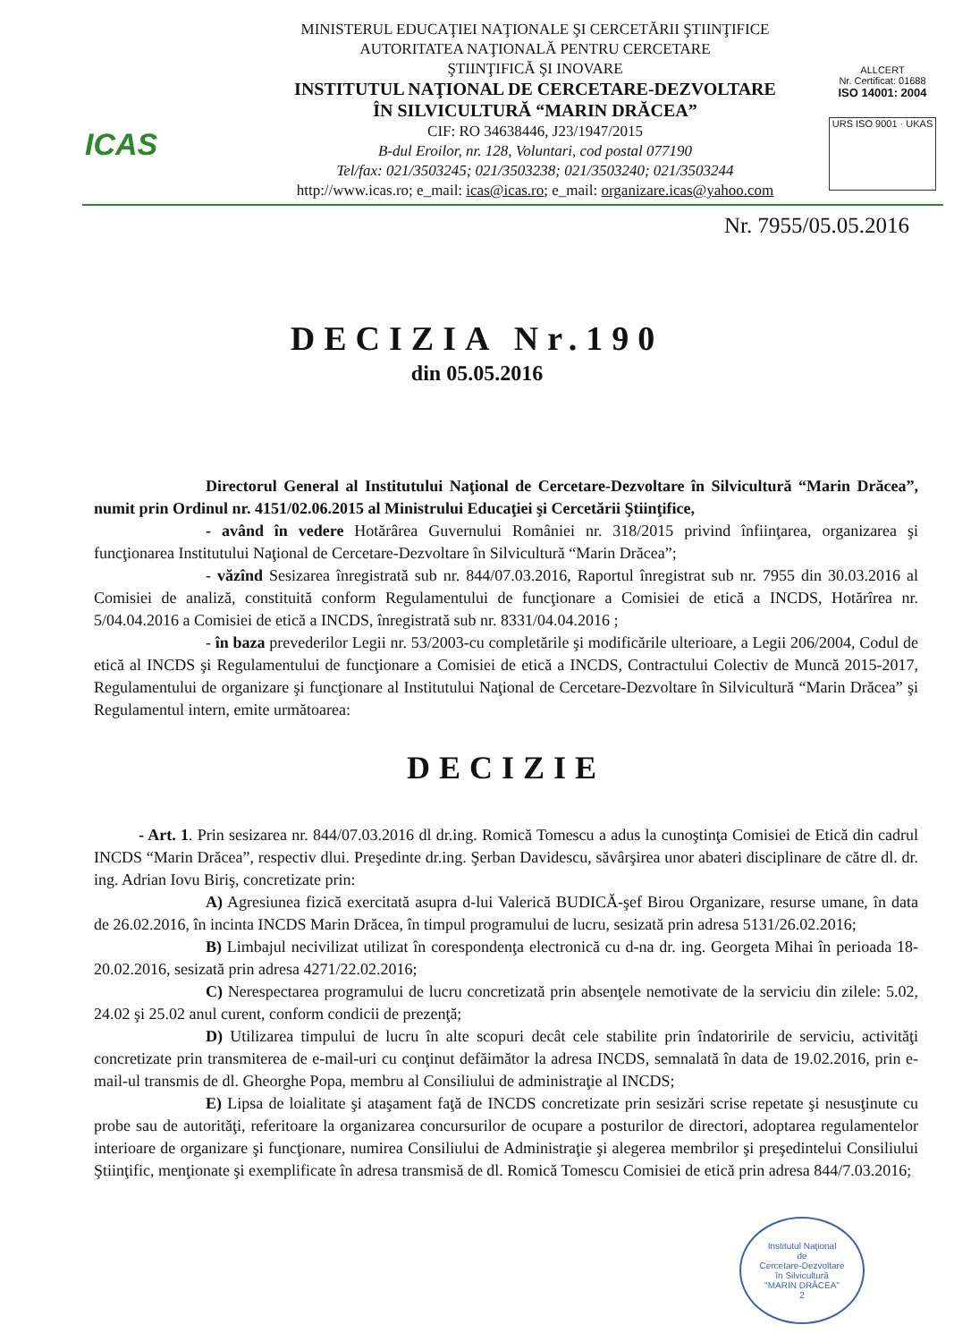ICAS
MINISTERUL EDUCAŢIEI NAŢIONALE ŞI CERCETĂRII ŞTIINŢIFICE
AUTORITATEA NAŢIONALĂ PENTRU CERCETARE
ŞTIINŢIFICĂ ŞI INOVARE
INSTITUTUL NAŢIONAL DE CERCETARE-DEZVOLTARE
ÎN SILVICULTURĂ “MARIN DRĂCEA”
CIF: RO 34638446, J23/1947/2015
B-dul Eroilor, nr. 128, Voluntari, cod postal 077190
Tel/fax: 021/3503245; 021/3503238; 021/3503240; 021/3503244
http://www.icas.ro; e_mail: icas@icas.ro; e_mail: organizare.icas@yahoo.com
ALLCERT
Nr. Certificat: 01688
ISO 14001: 2004
URS ISO 9001 · UKAS
Nr. 7955/05.05.2016
DECIZIA Nr.190
din 05.05.2016
Directorul General al Institutului Naţional de Cercetare-Dezvoltare în Silvicultură “Marin Drăcea”, numit prin Ordinul nr. 4151/02.06.2015 al Ministrului Educaţiei şi Cercetării Ştiinţifice,
- având în vedere Hotărârea Guvernului României nr. 318/2015 privind înfiinţarea, organizarea şi funcţionarea Institutului Naţional de Cercetare-Dezvoltare în Silvicultură “Marin Drăcea”;
- văzînd Sesizarea înregistrată sub nr. 844/07.03.2016, Raportul înregistrat sub nr. 7955 din 30.03.2016 al Comisiei de analiză, constituită conform Regulamentului de funcţionare a Comisiei de etică a INCDS, Hotărîrea nr. 5/04.04.2016 a Comisiei de etică a INCDS, înregistrată sub nr. 8331/04.04.2016 ;
- în baza prevederilor Legii nr. 53/2003-cu completările şi modificările ulterioare, a Legii 206/2004, Codul de etică al INCDS şi Regulamentului de funcţionare a Comisiei de etică a INCDS, Contractului Colectiv de Muncă 2015-2017, Regulamentului de organizare şi funcţionare al Institutului Naţional de Cercetare-Dezvoltare în Silvicultură “Marin Drăcea” şi Regulamentul intern, emite următoarea:
DECIZIE
- Art. 1. Prin sesizarea nr. 844/07.03.2016 dl dr.ing. Romică Tomescu a adus la cunoştinţa Comisiei de Etică din cadrul INCDS “Marin Drăcea”, respectiv dlui. Preşedinte dr.ing. Şerban Davidescu, săvârşirea unor abateri disciplinare de către dl. dr. ing. Adrian Iovu Biriş, concretizate prin:
A) Agresiunea fizică exercitată asupra d-lui Valerică BUDICĂ-şef Birou Organizare, resurse umane, în data de 26.02.2016, în incinta INCDS Marin Drăcea, în timpul programului de lucru, sesizată prin adresa 5131/26.02.2016;
B) Limbajul necivilizat utilizat în corespondenţa electronică cu d-na dr. ing. Georgeta Mihai în perioada 18-20.02.2016, sesizată prin adresa 4271/22.02.2016;
C) Nerespectarea programului de lucru concretizată prin absenţele nemotivate de la serviciu din zilele: 5.02, 24.02 şi 25.02 anul curent, conform condicii de prezenţă;
D) Utilizarea timpului de lucru în alte scopuri decât cele stabilite prin îndatoririle de serviciu, activităţi concretizate prin transmiterea de e-mail-uri cu conţinut defăimător la adresa INCDS, semnalată în data de 19.02.2016, prin e-mail-ul transmis de dl. Gheorghe Popa, membru al Consiliului de administraţie al INCDS;
E) Lipsa de loialitate şi ataşament faţă de INCDS concretizate prin sesizări scrise repetate şi nesusţinute cu probe sau de autorităţi, referitoare la organizarea concursurilor de ocupare a posturilor de directori, adoptarea regulamentelor interioare de organizare şi funcţionare, numirea Consiliului de Administraţie şi alegerea membrilor şi preşedintelui Consiliului Ştiinţific, menţionate şi exemplificate în adresa transmisă de dl. Romică Tomescu Comisiei de etică prin adresa 844/7.03.2016;
Institutul Naţional
de
Cercetare-Dezvoltare
în Silvicultură
"MARIN DRĂCEA"
2